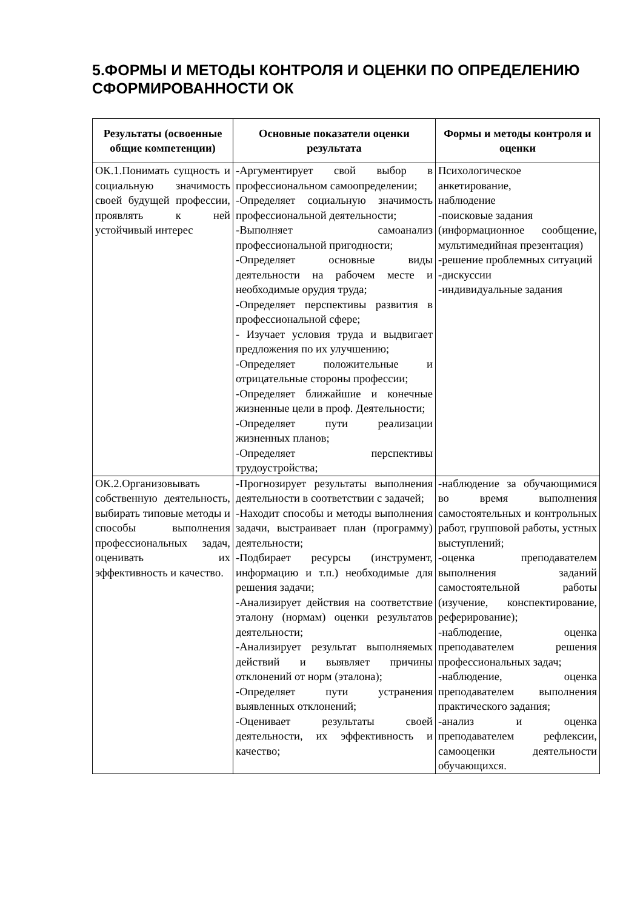5.ФОРМЫ И МЕТОДЫ КОНТРОЛЯ И ОЦЕНКИ ПО ОПРЕДЕЛЕНИЮ СФОРМИРОВАННОСТИ ОК
| Результаты (освоенные общие компетенции) | Основные показатели оценки результата | Формы и методы контроля и оценки |
| --- | --- | --- |
| ОК.1.Понимать сущность и социальную значимость своей будущей профессии, проявлять к ней устойчивый интерес | -Аргументирует свой выбор в профессиональном самоопределении; -Определяет социальную значимость профессиональной деятельности; -Выполняет самоанализ профессиональной пригодности; -Определяет основные виды деятельности на рабочем месте и необходимые орудия труда; -Определяет перспективы развития в профессиональной сфере; - Изучает условия труда и выдвигает предложения по их улучшению; -Определяет положительные и отрицательные стороны профессии; -Определяет ближайшие и конечные жизненные цели в проф. Деятельности; -Определяет пути реализации жизненных планов; -Определяет перспективы трудоустройства; | Психологическое анкетирование, наблюдение -поисковые задания (информационное сообщение, мультимедийная презентация) -решение проблемных ситуаций -дискуссии -индивидуальные задания |
| ОК.2.Организовывать собственную деятельность, выбирать типовые методы и способы выполнения профессиональных задач, оценивать их эффективность и качество. | -Прогнозирует результаты выполнения деятельности в соответствии с задачей; -Находит способы и методы выполнения задачи, выстраивает план (программу) деятельности; -Подбирает ресурсы (инструмент, информацию и т.п.) необходимые для решения задачи; -Анализирует действия на соответствие эталону (нормам) оценки результатов деятельности; -Анализирует результат выполняемых действий и выявляет причины отклонений от норм (эталона); -Определяет пути устранения выявленных отклонений; -Оценивает результаты своей деятельности, их эффективность и качество; | -наблюдение за обучающимися во время выполнения самостоятельных и контрольных работ, групповой работы, устных выступлений; -оценка преподавателем выполнения заданий самостоятельной работы (изучение, конспектирование, реферирование); -наблюдение, оценка преподавателем решения профессиональных задач; -наблюдение, оценка преподавателем выполнения практического задания; -анализ и оценка преподавателем рефлексии, самооценки деятельности обучающихся. |